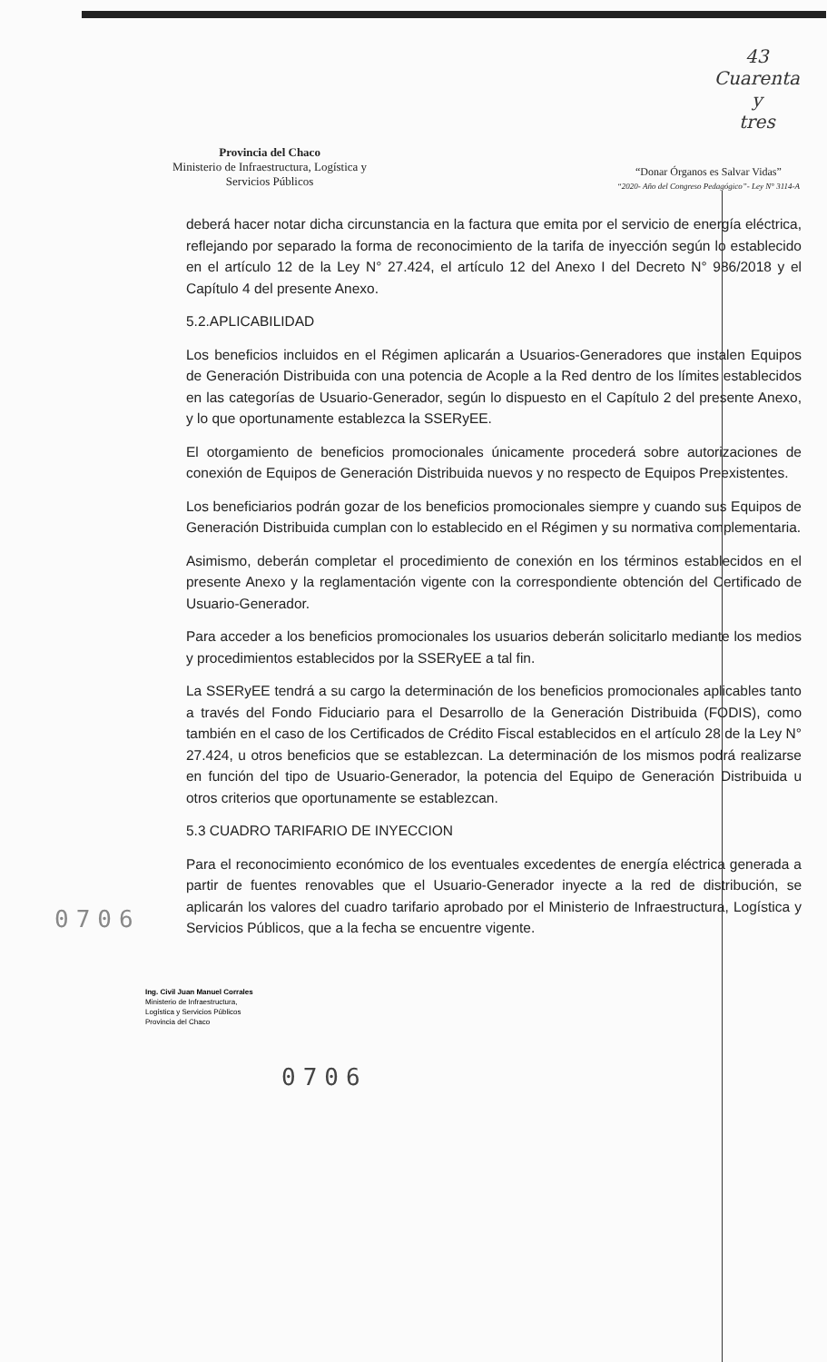43
Cuarenta
y
tres
Provincia del Chaco
Ministerio de Infraestructura, Logística y
Servicios Públicos
“Donar Órganos es Salvar Vidas”
“2020- Año del Congreso Pedagógico”- Ley N° 3114-A
deberá hacer notar dicha circunstancia en la factura que emita por el servicio de energía eléctrica, reflejando por separado la forma de reconocimiento de la tarifa de inyección según lo establecido en el artículo 12 de la Ley N° 27.424, el artículo 12 del Anexo I del Decreto N° 986/2018 y el Capítulo 4 del presente Anexo.
5.2.APLICABILIDAD
Los beneficios incluidos en el Régimen aplicarán a Usuarios-Generadores que instalen Equipos de Generación Distribuida con una potencia de Acople a la Red dentro de los límites establecidos en las categorías de Usuario-Generador, según lo dispuesto en el Capítulo 2 del presente Anexo, y lo que oportunamente establezca la SSERyEE.
El otorgamiento de beneficios promocionales únicamente procederá sobre autorizaciones de conexión de Equipos de Generación Distribuida nuevos y no respecto de Equipos Preexistentes.
Los beneficiarios podrán gozar de los beneficios promocionales siempre y cuando sus Equipos de Generación Distribuida cumplan con lo establecido en el Régimen y su normativa complementaria.
Asimismo, deberán completar el procedimiento de conexión en los términos establecidos en el presente Anexo y la reglamentación vigente con la correspondiente obtención del Certificado de Usuario-Generador.
Para acceder a los beneficios promocionales los usuarios deberán solicitarlo mediante los medios y procedimientos establecidos por la SSERyEE a tal fin.
La SSERyEE tendrá a su cargo la determinación de los beneficios promocionales aplicables tanto a través del Fondo Fiduciario para el Desarrollo de la Generación Distribuida (FODIS), como también en el caso de los Certificados de Crédito Fiscal establecidos en el artículo 28 de la Ley N° 27.424, u otros beneficios que se establezcan. La determinación de los mismos podrá realizarse en función del tipo de Usuario-Generador, la potencia del Equipo de Generación Distribuida u otros criterios que oportunamente se establezcan.
5.3 CUADRO TARIFARIO DE INYECCION
Para el reconocimiento económico de los eventuales excedentes de energía eléctrica generada a partir de fuentes renovables que el Usuario-Generador inyecte a la red de distribución, se aplicarán los valores del cuadro tarifario aprobado por el Ministerio de Infraestructura, Logística y Servicios Públicos, que a la fecha se encuentre vigente.
0706
Ing. Civil Juan Manuel Corrales
Ministerio de Infraestructura,
Logística y Servicios Públicos
Provincia del Chaco
0706